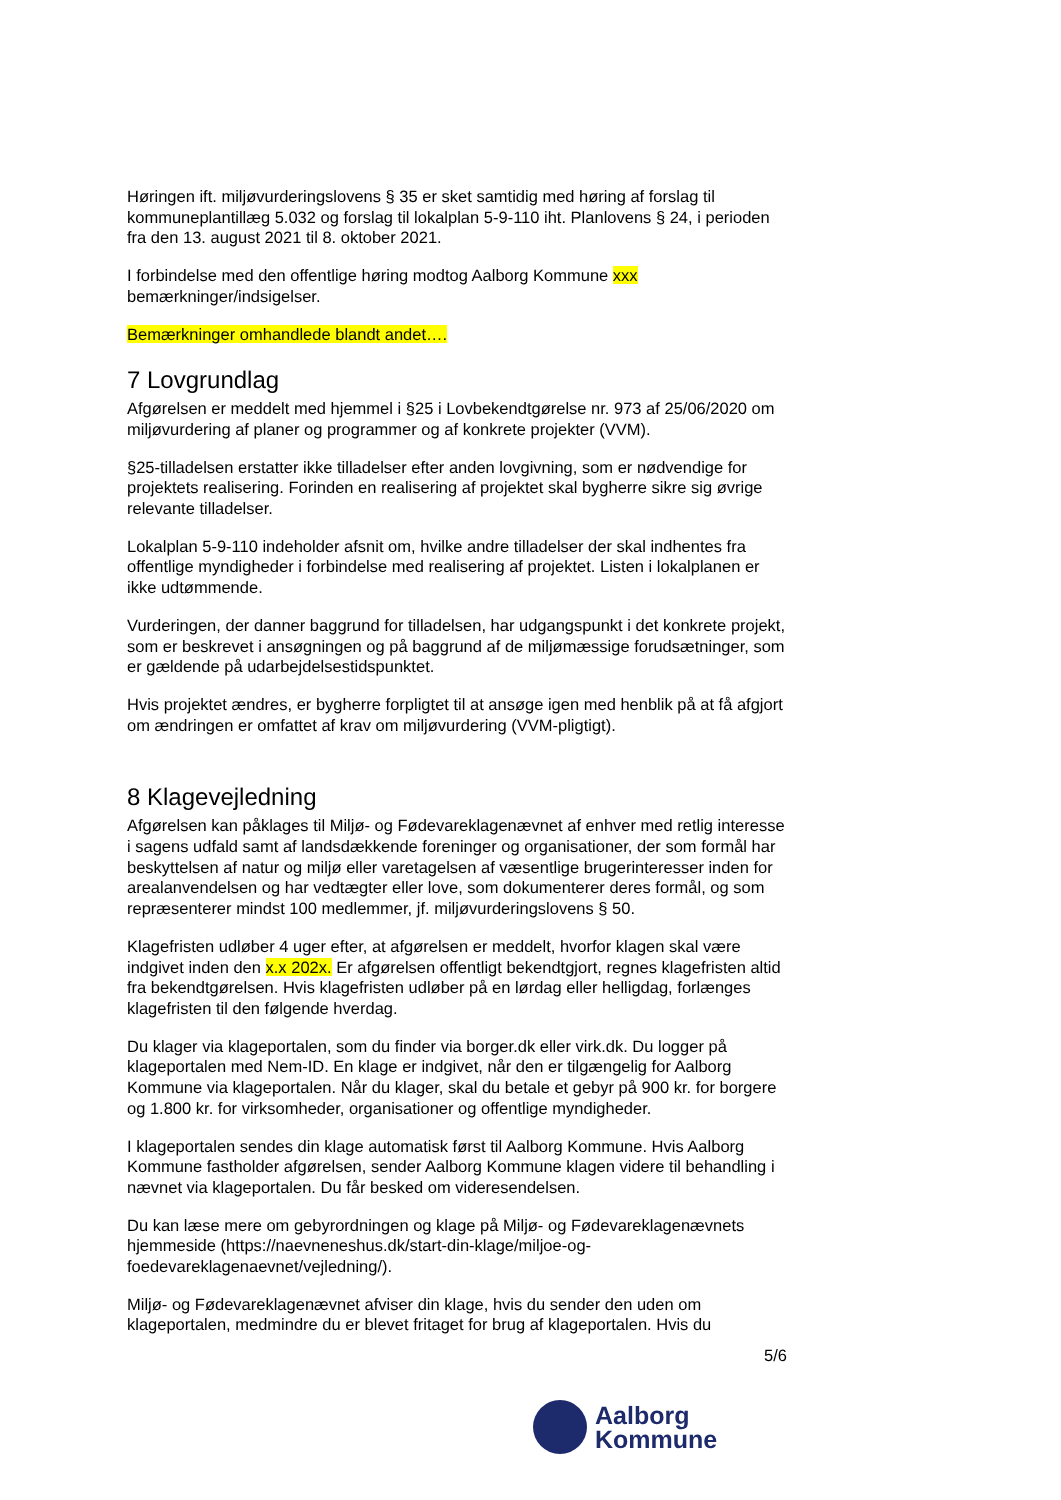Høringen ift. miljøvurderingslovens § 35 er sket samtidig med høring af forslag til kommuneplantillæg 5.032 og forslag til lokalplan 5-9-110 iht. Planlovens § 24, i perioden fra den 13. august 2021 til 8. oktober 2021.
I forbindelse med den offentlige høring modtog Aalborg Kommune xxx bemærkninger/indsigelser.
Bemærkninger omhandlede blandt andet….
7 Lovgrundlag
Afgørelsen er meddelt med hjemmel i §25 i Lovbekendtgørelse nr. 973 af 25/06/2020 om miljøvurdering af planer og programmer og af konkrete projekter (VVM).
§25-tilladelsen erstatter ikke tilladelser efter anden lovgivning, som er nødvendige for projektets realisering. Forinden en realisering af projektet skal bygherre sikre sig øvrige relevante tilladelser.
Lokalplan 5-9-110 indeholder afsnit om, hvilke andre tilladelser der skal indhentes fra offentlige myndigheder i forbindelse med realisering af projektet. Listen i lokalplanen er ikke udtømmende.
Vurderingen, der danner baggrund for tilladelsen, har udgangspunkt i det konkrete projekt, som er beskrevet i ansøgningen og på baggrund af de miljømæssige forudsætninger, som er gældende på udarbejdelsestidspunktet.
Hvis projektet ændres, er bygherre forpligtet til at ansøge igen med henblik på at få afgjort om ændringen er omfattet af krav om miljøvurdering (VVM-pligtigt).
8 Klagevejledning
Afgørelsen kan påklages til Miljø- og Fødevareklagenævnet af enhver med retlig interesse i sagens udfald samt af landsdækkende foreninger og organisationer, der som formål har beskyttelsen af natur og miljø eller varetagelsen af væsentlige brugerinteresser inden for arealanvendelsen og har vedtægter eller love, som dokumenterer deres formål, og som repræsenterer mindst 100 medlemmer, jf. miljøvurderingslovens § 50.
Klagefristen udløber 4 uger efter, at afgørelsen er meddelt, hvorfor klagen skal være indgivet inden den x.x 202x. Er afgørelsen offentligt bekendtgjort, regnes klagefristen altid fra bekendtgørelsen. Hvis klagefristen udløber på en lørdag eller helligdag, forlænges klagefristen til den følgende hverdag.
Du klager via klageportalen, som du finder via borger.dk eller virk.dk. Du logger på klageportalen med Nem-ID. En klage er indgivet, når den er tilgængelig for Aalborg Kommune via klageportalen. Når du klager, skal du betale et gebyr på 900 kr. for borgere og 1.800 kr. for virksomheder, organisationer og offentlige myndigheder.
I klageportalen sendes din klage automatisk først til Aalborg Kommune. Hvis Aalborg Kommune fastholder afgørelsen, sender Aalborg Kommune klagen videre til behandling i nævnet via klageportalen. Du får besked om videresendelsen.
Du kan læse mere om gebyrordningen og klage på Miljø- og Fødevareklagenævnets hjemmeside (https://naevneneshus.dk/start-din-klage/miljoe-og-foedevareklagenaevnet/vejledning/).
Miljø- og Fødevareklagenævnet afviser din klage, hvis du sender den uden om klageportalen, medmindre du er blevet fritaget for brug af klageportalen. Hvis du
5/6
Aalborg
Kommune